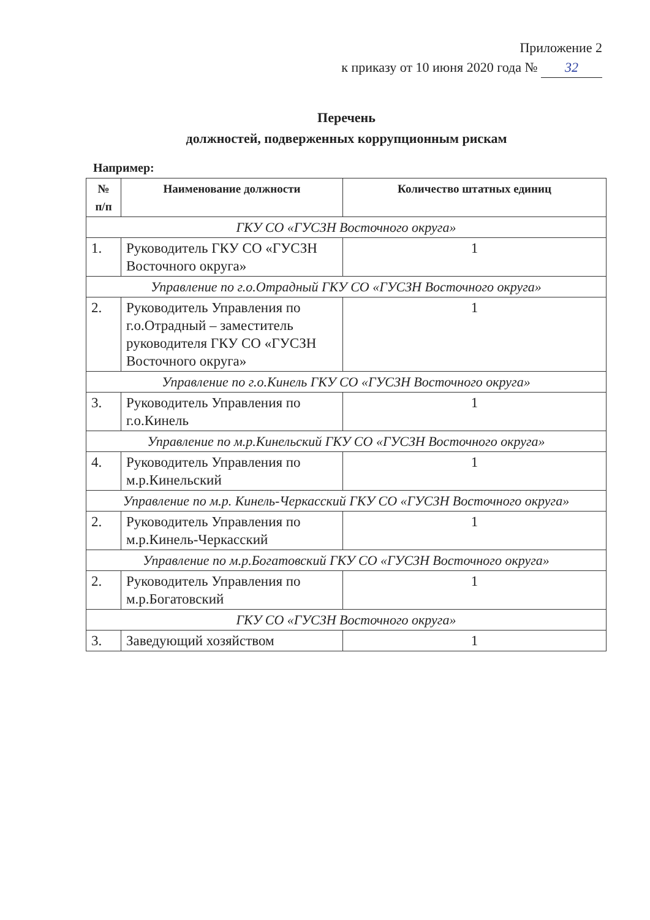Приложение 2
к приказу от 10 июня 2020 года № 32
Перечень
должностей, подверженных коррупционным рискам
Например:
| № п/п | Наименование должности | Количество штатных единиц |
| --- | --- | --- |
| ГКУ СО «ГУСЗН Восточного округа» | | |
| 1. | Руководитель ГКУ СО «ГУСЗН Восточного округа» | 1 |
| Управление по г.о.Отрадный ГКУ СО «ГУСЗН Восточного округа» | | |
| 2. | Руководитель Управления по г.о.Отрадный – заместитель руководителя ГКУ СО «ГУСЗН Восточного округа» | 1 |
| Управление по г.о.Кинель ГКУ СО «ГУСЗН Восточного округа» | | |
| 3. | Руководитель Управления по г.о.Кинель | 1 |
| Управление по м.р.Кинельский ГКУ СО «ГУСЗН Восточного округа» | | |
| 4. | Руководитель Управления по м.р.Кинельский | 1 |
| Управление по м.р. Кинель-Черкасский ГКУ СО «ГУСЗН Восточного округа» | | |
| 2. | Руководитель Управления по м.р.Кинель-Черкасский | 1 |
| Управление по м.р.Богатовский ГКУ СО «ГУСЗН Восточного округа» | | |
| 2. | Руководитель Управления по м.р.Богатовский | 1 |
| ГКУ СО «ГУСЗН Восточного округа» | | |
| 3. | Заведующий хозяйством | 1 |